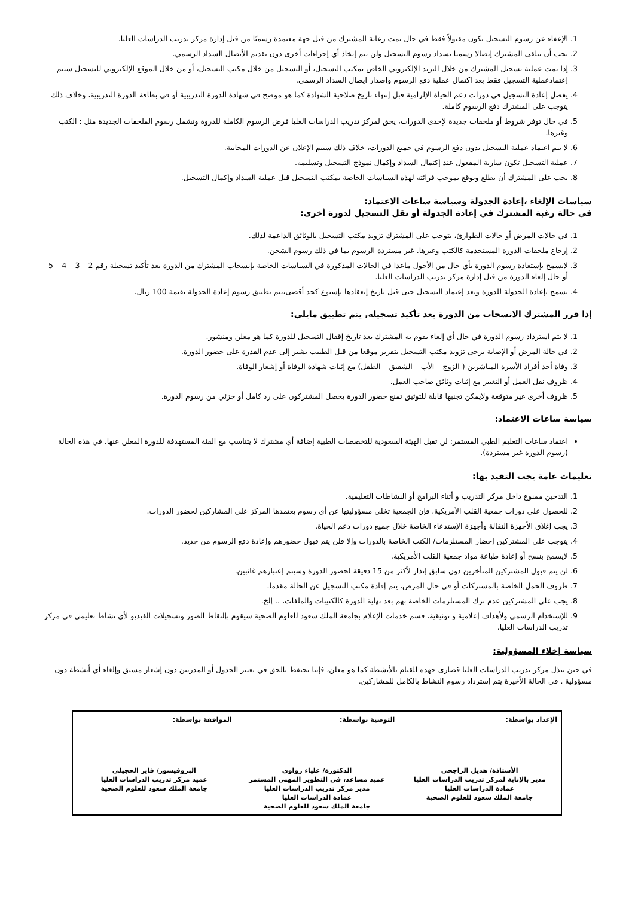1. الإعفاء عن رسوم التسجيل يكون مقبولاً فقط في حال تمت رعاية المشترك من قبل جهة معتمدة رسميًا من قبل إدارة مركز تدريب الدراسات العليا.
2. يجب أن يتلقى المشترك إيصالا رسميا بسداد رسوم التسجيل ولن يتم إتخاذ أي إجراءات أخرى دون تقديم الأيصال السداد الرسمي.
3. إذا تمت عملية تسجيل المشترك من خلال البريد الإلكتروني الخاص بمكتب التسجيل، أو التسجيل من خلال مكتب التسجيل، أو من خلال الموقع الإلكتروني للتسجيل سيتم إعتمادعملية التسجيل فقط بعد اكتمال عملية دفع الرسوم وإصدار ايصال السداد الرسمي.
4. يفضل إعادة التسجيل في دورات دعم الحياة الإلزامية قبل إنتهاء تاريخ صلاحية الشهادة كما هو موضح في شهادة الدورة التدريبية أو في بطاقة الدورة التدريبية، وخلاف ذلك يتوجب على المشترك دفع الرسوم كاملة.
5. في حال توفر شروط أو ملحقات جديدة لإحدى الدورات، يحق لمركز تدريب الدراسات العليا فرض الرسوم الكاملة للدروة وتشمل رسوم الملحقات الجديدة مثل : الكتب وغيرها.
6. لا يتم اعتماد عملية التسجيل بدون دفع الرسوم في جميع الدورات، خلاف ذلك سيتم الإعلان عن الدورات المجانية.
7. عملية التسجيل تكون سارية المفعول عند إكتمال السداد وإكمال نموذج التسجيل وتسليمه.
8. يجب على المشترك أن يطلع ويوقع بموجب قرائته لهذه السياسات الخاصة بمكتب التسجيل قبل عملية السداد وإكمال التسجيل.
سياسات الإلغاء ،إعادة الجدولة وسياسة ساعات الاعتماد:
في حالة رغبة المشترك في إعادة الجدولة أو نقل التسجيل لدورة أخرى:
1. في حالات المرض أو حالات الطوارئ، يتوجب على المشترك تزويد مكتب التسجيل بالوثائق الداعمة لذلك.
2. إرجاع ملحقات الدورة المستخدمة كالكتب وغيرها. غير مستردة الرسوم بما في ذلك رسوم الشحن.
3. لايسمح بإستعادة رسوم الدورة بأي حال من الأحول ماعدا في الحالات المذكورة في السياسات الخاصة بإنسحاب المشترك من الدورة بعد تأكيد تسجيلة رقم 2 – 3 – 4 – 5 أو حال إلغاء الدورة من قبل إدارة مركز تدريب الدراسات العليا.
4. يسمح بإعادة الجدولة للدورة وبعد إعتماد التسجيل حتى قبل تاريخ إنعقادها بإسبوع كحد أقصى،يتم تطبيق رسوم إعادة الجدولة بقيمة 100 ريال.
إذا قرر المشترك الانسحاب من الدورة بعد تأكيد تسجيله, يتم تطبيق مايلي:
1. لا يتم استرداد رسوم الدورة في حال أي إلغاء يقوم به المشترك بعد تاريخ إقفال التسجيل للدورة كما هو معلن ومنشور.
2. في حالة المرض أو الإصابة يرجى تزويد مكتب التسجيل بتقرير موقعا من قبل الطبيب يشير إلى عدم القدرة على حضور الدورة.
3. وفاة أحد أفراد الأسرة المباشرين ( الزوج – الأب – الشقيق – الطفل) مع إثبات شهادة الوفاة أو إشعار الوفاة.
4. ظروف نقل العمل أو التغيير مع إثبات وثائق صاحب العمل.
5. ظروف أخرى غير متوقعة ولايمكن تجنبها قابلة للتوثيق تمنع حضور الدورة يحصل المشتركون على رد كامل أو جزئي من رسوم الدورة.
سياسة ساعات الاعتماد:
اعتماد ساعات التعليم الطبي المستمر: لن تقبل الهيئة السعودية للتخصصات الطبية إضافة أي مشترك لا يتناسب مع الفئة المستهدفة للدورة المعلن عنها. في هذه الحالة (رسوم الدورة غير مستردة).
تعليمات عامة يجب التقيد بها:
1. التدخين ممنوع داخل مركز التدريب و أثناء البرامج أو النشاطات التعليمية.
2. للحصول على دورات جمعية القلب الأمريكية، فإن الجمعية تخلي مسؤوليتها عن أي رسوم يعتمدها المركز على المشاركين لحضور الدورات.
3. يجب إغلاق الأجهزة النقالة وأجهزة الإستدعاء الخاصة خلال جميع دورات دعم الحياة.
4. يتوجب على المشتركين إحضار المستلزمات/ الكتب الخاصة بالدورات وإلا فلن يتم قبول حضورهم وإعادة دفع الرسوم من جديد.
5. لايسمح بنسخ أو إعادة طباعة مواد جمعية القلب الأمريكية.
6. لن يتم قبول المشتركين المتأخرين دون سابق إنذار لأكثر من 15 دقيقة لحضور الدورة وسيتم إعتبارهم غائبين.
7. ظروف الحمل الخاصة بالمشتركات أو في حال المرض، يتم إفادة مكتب التسجيل عن الحالة مقدما.
8. يجب على المشتركين عدم ترك المستلزمات الخاصة بهم بعد نهاية الدورة كالكتيبات والملفات، .. إلخ.
9. للإستخدام الرسمي ولأهداف إعلامية و توثيقية، قسم خدمات الإعلام بجامعة الملك سعود للعلوم الصحية سيقوم بإلتقاط الصور وتسجيلات الفيديو لأي نشاط تعليمي في مركز تدريب الدراسات العليا.
سياسة إخلاء المسؤولية:
في حين يبذل مركز تدريب الدراسات العليا قصارى جهده للقيام بالأنشطة كما هو معلن، فإننا نحتفظ بالحق في تغيير الجدول أو المدربين دون إشعار مسبق وإلغاء أي أنشطة دون مسؤولية . في الحالة الأخيرة يتم إسترداد رسوم النشاط بالكامل للمشاركين.
| الإعداد بواسطة: الأستاذة/ هديل الراجحي مدير بالإنابة لمركز تدريب الدراسات العليا عمادة الدراسات العليا جامعة الملك سعود للعلوم الصحية | التوصية بواسطة: الدكتورة/ علياء زواوي عميد مساعد، في التطوير المهني المستمر مدير مركز تدريب الدراسات العليا عمادة الدراسات العليا جامعة الملك سعود للعلوم الصحية | الموافقة بواسطة: البروفيسور/ فايز الحجيلي عميد مركز تدريب الدراسات العليا جامعة الملك سعود للعلوم الصحية |